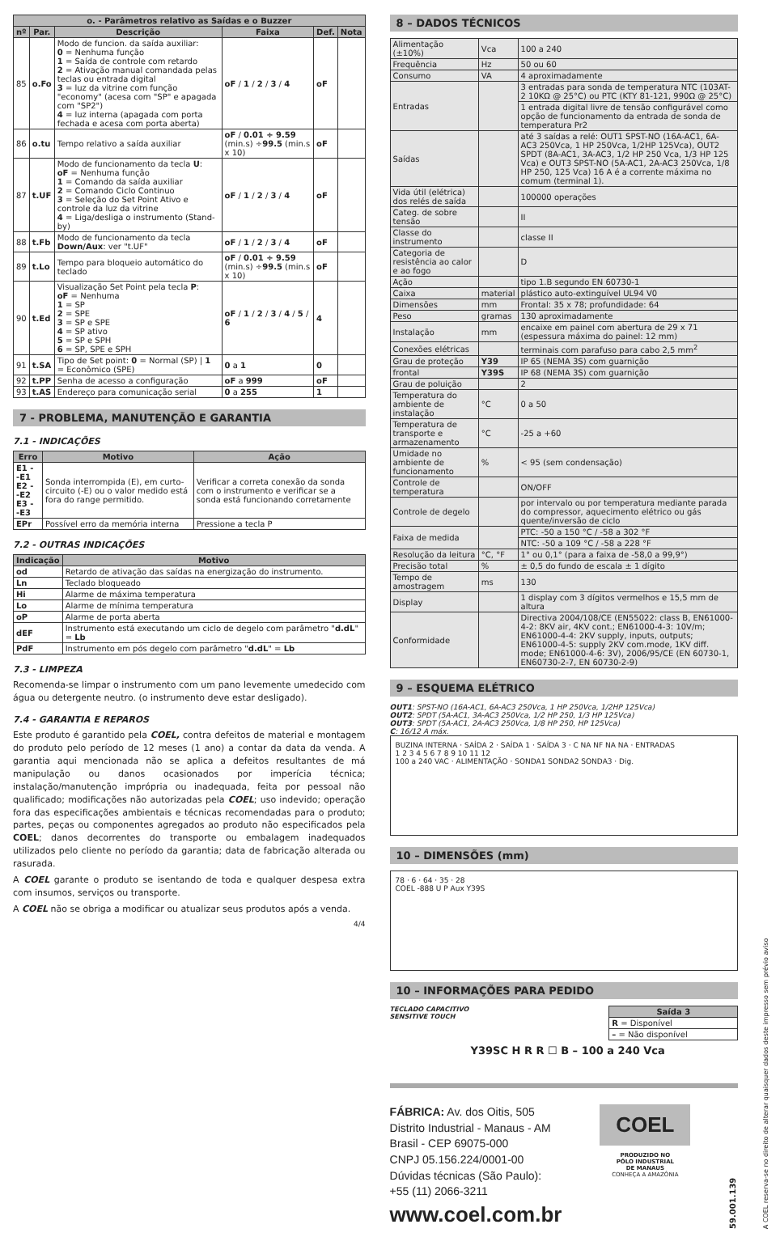| o. - Parâmetros relativo as Saídas e o Buzzer | | | | | |
| --- | --- | --- | --- | --- | --- |
| nº | Par. | Descrição | Faixa | Def. | Nota |
| 85 | o.Fo | Modo de funcion. da saída auxiliar: 0 = Nenhuma função 1 = Saída de controle com retardo 2 = Ativação manual comandada pelas teclas ou entrada digital 3 = luz da vitrine com função "economy" (acesa com "SP" e apagada com "SP2") 4 = luz interna (apagada com porta fechada e acesa com porta aberta) | oF / 1 / 2 / 3 / 4 | oF | |
| 86 | o.tu | Tempo relativo a saída auxiliar | oF / 0.01 ÷ 9.59 (min.s) ÷ 99.5 (min.s x 10) | oF | |
| 87 | t.UF | Modo de funcionamento da tecla U : oF = Nenhuma função 1 = Comando da saída auxiliar 2 = Comando Ciclo Continuo 3 = Seleção do Set Point Ativo e controle da luz da vitrine 4 = Liga/desliga o instrumento (Stand-by) | oF / 1 / 2 / 3 / 4 | oF | |
| 88 | t.Fb | Modo de funcionamento da tecla Down/Aux : ver "t.UF" | oF / 1 / 2 / 3 / 4 | oF | |
| 89 | t.Lo | Tempo para bloqueio automático do teclado | oF / 0.01 ÷ 9.59 (min.s) ÷ 99.5 (min.s x 10) | oF | |
| 90 | t.Ed | Visualização Set Point pela tecla P : oF = Nenhuma 1 = SP 2 = SPE 3 = SP e SPE 4 = SP ativo 5 = SP e SPH 6 = SP, SPE e SPH | oF / 1 / 2 / 3 / 4 / 5 / 6 | 4 | |
| 91 | t.SA | Tipo de Set point: 0 = Normal (SP) / 1 = Econômico (SPE) | 0 a 1 | 0 | |
| 92 | t.PP | Senha de acesso a configuração | oF a 999 | oF | |
| 93 | t.AS | Endereço para comunicação serial | 0 a 255 | 1 | |
7 - PROBLEMA, MANUTENÇÃO E GARANTIA
7.1 - INDICAÇÕES
| Erro | Motivo | Ação |
| --- | --- | --- |
| E1 - -E1 E2 - -E2 E3 - -E3 | Sonda interrompida (E), em curto-circuito (-E) ou o valor medido está fora do range permitido. | Verificar a correta conexão da sonda com o instrumento e verificar se a sonda está funcionando corretamente |
| EPr | Possível erro da memória interna | Pressione a tecla P |
7.2 - OUTRAS INDICAÇÕES
| Indicação | Motivo |
| --- | --- |
| od | Retardo de ativação das saídas na energização do instrumento. |
| Ln | Teclado bloqueado |
| Hi | Alarme de máxima temperatura |
| Lo | Alarme de mínima temperatura |
| oP | Alarme de porta aberta |
| dEF | Instrumento está executando um ciclo de degelo com parâmetro " d.dL " = Lb |
| PdF | Instrumento em pós degelo com parâmetro " d.dL " = Lb |
7.3 - LIMPEZA
Recomenda-se limpar o instrumento com um pano levemente umedecido com água ou detergente neutro. (o instrumento deve estar desligado).
7.4 - GARANTIA E REPAROS
Este produto é garantido pela COEL, contra defeitos de material e montagem do produto pelo período de 12 meses (1 ano) a contar da data da venda. A garantia aqui mencionada não se aplica a defeitos resultantes de má manipulação ou danos ocasionados por imperícia técnica; instalação/manutenção imprópria ou inadequada, feita por pessoal não qualificado; modificações não autorizadas pela COEL; uso indevido; operação fora das especificações ambientais e técnicas recomendadas para o produto; partes, peças ou componentes agregados ao produto não especificados pela COEL; danos decorrentes do transporte ou embalagem inadequados utilizados pelo cliente no período da garantia; data de fabricação alterada ou rasurada.
A COEL garante o produto se isentando de toda e qualquer despesa extra com insumos, serviços ou transporte.
A COEL não se obriga a modificar ou atualizar seus produtos após a venda.
4/4
8 – DADOS TÉCNICOS
| Alimentação (±10%) | Vca | 100 a 240 |
| Frequência | Hz | 50 ou 60 |
| Consumo | VA | 4 aproximadamente |
| Entradas | | 3 entradas para sonda de temperatura NTC (103AT-2 10KΩ @ 25°C) ou PTC (KTY 81-121, 990Ω @ 25°C) |
| | | 1 entrada digital livre de tensão configurável como opção de funcionamento da entrada de sonda de temperatura Pr2 |
| Saídas | | até 3 saídas a relé: OUT1 SPST-NO (16A-AC1, 6A-AC3 250Vca, 1 HP 250Vca, 1/2HP 125Vca), OUT2 SPDT (8A-AC1, 3A-AC3, 1/2 HP 250 Vca, 1/3 HP 125 Vca) e OUT3 SPST-NO (5A-AC1, 2A-AC3 250Vca, 1/8 HP 250, 125 Vca) 16 A é a corrente máxima no comum (terminal 1). |
| Vida útil (elétrica) dos relés de saída | | 100000 operações |
| Categ. de sobre tensão | | II |
| Classe do instrumento | | classe II |
| Categoria de resistência ao calor e ao fogo | | D |
| Ação | | tipo 1.B segundo EN 60730-1 |
| Caixa | material | plástico auto-extinguível UL94 V0 |
| Dimensões | mm | Frontal: 35 x 78; profundidade: 64 |
| Peso | gramas | 130 aproximadamente |
| Instalação | mm | encaixe em painel com abertura de 29 x 71 (espessura máxima do painel: 12 mm) |
| Conexões elétricas | | terminais com parafuso para cabo 2,5 mm<sup>2</sup> |
| Grau de proteção | Y39 | IP 65 (NEMA 3S) com guarnição |
| frontal | Y39S | IP 68 (NEMA 3S) com guarnição |
| Grau de poluição | | 2 |
| Temperatura do ambiente de instalação | °C | 0 a 50 |
| Temperatura de transporte e armazenamento | °C | -25 a +60 |
| Umidade no ambiente de funcionamento | % | < 95 (sem condensação) |
| Controle de temperatura | | ON/OFF |
| Controle de degelo | | por intervalo ou por temperatura mediante parada do compressor, aquecimento elétrico ou gás quente/inversão de ciclo |
| Faixa de medida | | PTC: -50 a 150 °C / -58 a 302 °F |
| | | NTC: -50 a 109 °C / -58 a 228 °F |
| Resolução da leitura | °C, °F | 1° ou 0,1° (para a faixa de -58,0 a 99,9°) |
| Precisão total | % | ± 0,5 do fundo de escala ± 1 dígito |
| Tempo de amostragem | ms | 130 |
| Display | | 1 display com 3 dígitos vermelhos e 15,5 mm de altura |
| Conformidade | | Directiva 2004/108/CE (EN55022: class B, EN61000-4-2: 8KV air, 4KV cont.; EN61000-4-3: 10V/m; EN61000-4-4: 2KV supply, inputs, outputs; EN61000-4-5: supply 2KV com.mode, 1KV diff. mode; EN61000-4-6: 3V), 2006/95/CE (EN 60730-1, EN60730-2-7, EN 60730-2-9) |
9 – ESQUEMA ELÉTRICO
OUT1: SPST-NO (16A-AC1, 6A-AC3 250Vca, 1 HP 250Vca, 1/2HP 125Vca)
OUT2: SPDT (5A-AC1, 3A-AC3 250Vca, 1/2 HP 250, 1/3 HP 125Vca)
OUT3: SPDT (5A-AC1, 2A-AC3 250Vca, 1/8 HP 250, HP 125Vca)
C: 16/12 A máx.
BUZINA INTERNA · SAÍDA 2 · SAÍDA 1 · SAÍDA 3 · C NA NF NA NA · ENTRADAS
1 2 3 4 5 6 7 8 9 10 11 12
100 a 240 VAC · ALIMENTAÇÃO · SONDA1 SONDA2 SONDA3 · Dig.
10 – DIMENSÕES (mm)
78 · 6 · 64 · 35 · 28
COEL -888 U P Aux Y39S
10 – INFORMAÇÕES PARA PEDIDO
TECLADO CAPACITIVO
SENSITIVE TOUCH
| Saída 3 |
| --- |
| R = Disponível |
| – = Não disponível |
Y39SC H R R ☐ B – 100 a 240 Vca
FÁBRICA: Av. dos Oitis, 505
Distrito Industrial - Manaus - AM
Brasil - CEP 69075-000
CNPJ 05.156.224/0001-00
Dúvidas técnicas (São Paulo):
+55 (11) 2066-3211
www.coel.com.br
COEL
PRODUZIDO NO
PÓLO INDUSTRIAL
DE MANAUS
CONHEÇA A AMAZÔNIA
59.001.139
A COEL reserva-se no direito de alterar quaisquer dados deste impresso sem prévio aviso